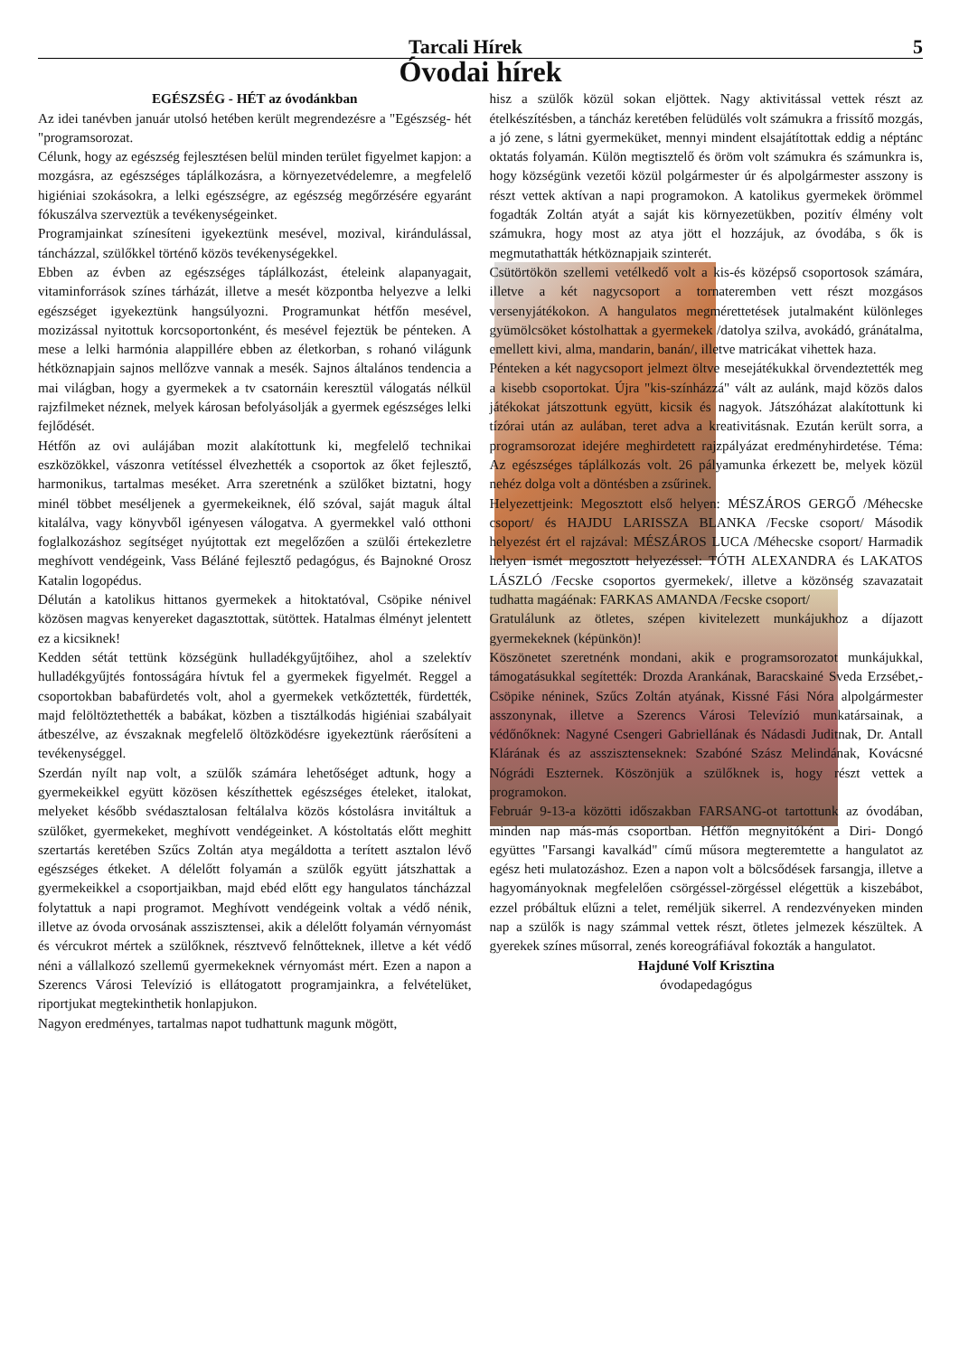Tarcali Hírek 5
Óvodai hírek
EGÉSZSÉG - HÉT az óvodánkban
Az idei tanévben január utolsó hetében került megrendezésre a "Egészség- hét "programsorozat.
Célunk, hogy az egészség fejlesztésen belül minden terület figyelmet kapjon: a mozgásra, az egészséges táplálkozásra, a környezetvédelemre, a megfelelő higiéniai szokásokra, a lelki egészségre, az egészség megőrzésére egyaránt fókuszálva szerveztük a tevékenységeinket.
Programjainkat színesíteni igyekeztünk mesével, mozival, kirándulással, táncházzal, szülőkkel történő közös tevékenységekkel.
Ebben az évben az egészséges táplálkozást, ételeink alapanyagait, vitaminforrások színes tárházát, illetve a mesét központba helyezve a lelki egészséget igyekeztünk hangsúlyozni. Programunkat hétfőn mesével, mozizással nyitottuk korcsoportonként, és mesével fejeztük be pénteken. A mese a lelki harmónia alappillére ebben az életkorban, s rohanó világunk hétköznapjain sajnos mellőzve vannak a mesék. Sajnos általános tendencia a mai világban, hogy a gyermekek a tv csatornáin keresztül válogatás nélkül rajzfilmeket néznek, melyek károsan befolyásolják a gyermek egészséges lelki fejlődését.
Hétfőn az ovi aulájában mozit alakítottunk ki, megfelelő technikai eszközökkel, vászonra vetítéssel élvezhették a csoportok az őket fejlesztő, harmonikus, tartalmas meséket. Arra szeretnénk a szülőket biztatni, hogy minél többet meséljenek a gyermekeiknek, élő szóval, saját maguk által kitalálva, vagy könyvből igényesen válogatva. A gyermekkel való otthoni foglalkozáshoz segítséget nyújtottak ezt megelőzően a szülői értekezletre meghívott vendégeink, Vass Béláné fejlesztő pedagógus, és Bajnokné Orosz Katalin logopédus.
Délután a katolikus hittanos gyermekek a hitoktatóval, Csöpike nénivel közösen magvas kenyereket dagasztottak, sütöttek. Hatalmas élményt jelentett ez a kicsiknek!
Kedden sétát tettünk községünk hulladékgyűjtőihez, ahol a szelektív hulladékgyűjtés fontosságára hívtuk fel a gyermekek figyelmét. Reggel a csoportokban babafürdetés volt, ahol a gyermekek vetkőztették, fürdették, majd felöltöztethették a babákat, közben a tisztálkodás higiéniai szabályait átbeszélve, az évszaknak megfelelő öltözködésre igyekeztünk ráerősíteni a tevékenységgel.
Szerdán nyílt nap volt, a szülők számára lehetőséget adtunk, hogy a gyermekeikkel együtt közösen készíthettek egészséges ételeket, italokat, melyeket később svédasztalosan feltálalva közös kóstolásra invitáltuk a szülőket, gyermekeket, meghívott vendégeinket. A kóstoltatás előtt meghitt szertartás keretében Szűcs Zoltán atya megáldotta a terített asztalon lévő egészséges étkeket. A délelőtt folyamán a szülők együtt játszhattak a gyermekeikkel a csoportjaikban, majd ebéd előtt egy hangulatos táncházzal folytattuk a napi programot. Meghívott vendégeink voltak a védő nénik, illetve az óvoda orvosának asszisztensei, akik a délelőtt folyamán vérnyomást és vércukrot mértek a szülőknek, résztvevő felnőtteknek, illetve a két védő néni a vállalkozó szellemű gyermekeknek vérnyomást mért. Ezen a napon a Szerencs Városi Televízió is ellátogatott programjainkra, a felvételüket, riportjukat megtekinthetik honlapjukon.
Nagyon eredményes, tartalmas napot tudhattunk magunk mögött,
hisz a szülők közül sokan eljöttek. Nagy aktivitással vettek részt az ételkészítésben, a táncház keretében felüdülés volt számukra a frissítő mozgás, a jó zene, s látni gyermeküket, mennyi mindent elsajátítottak eddig a néptánc oktatás folyamán. Külön megtisztelő és öröm volt számukra és számunkra is, hogy községünk vezetői közül polgármester úr és alpolgármester asszony is részt vettek aktívan a napi programokon. A katolikus gyermekek örömmel fogadták Zoltán atyát a saját kis környezetükben, pozitív élmény volt számukra, hogy most az atya jött el hozzájuk, az óvodába, s ők is megmutathatták hétköznapjaik szinterét.
Csütörtökön szellemi vetélkedő volt a kis-és középső csoportosok számára, illetve a két nagycsoport a tornateremben vett részt mozgásos versenyjátékokon. A hangulatos megmérettetések jutalmaként különleges gyümölcsöket kóstolhattak a gyermekek /datolya szilva, avokádó, gránátalma, emellett kivi, alma, mandarin, banán/, illetve matricákat vihettek haza.
Pénteken a két nagycsoport jelmezt öltve mesejátékukkal örvendeztették meg a kisebb csoportokat. Újra "kis-színházzá" vált az aulánk, majd közös dalos játékokat játszottunk együtt, kicsik és nagyok. Játszóházat alakítottunk ki tízórai után az aulában, teret adva a kreativitásnak. Ezután került sorra, a programsorozat idejére meghirdetett rajzpályázat eredményhirdetése. Téma: Az egészséges táplálkozás volt. 26 pályamunka érkezett be, melyek közül nehéz dolga volt a döntésben a zsűrinek.
Helyezettjeink: Megosztott első helyen: MÉSZÁROS GERGŐ /Méhecske csoport/ és HAJDU LARISSZA BLANKA /Fecske csoport/ Második helyezést ért el rajzával: MÉSZÁROS LUCA /Méhecske csoport/ Harmadik helyen ismét megosztott helyezéssel: TÓTH ALEXANDRA és LAKATOS LÁSZLÓ /Fecske csoportos gyermekek/, illetve a közönség szavazatait tudhatta magáénak: FARKAS AMANDA /Fecske csoport/
Gratulálunk az ötletes, szépen kivitelezett munkájukhoz a díjazott gyermekeknek (képünkön)!
Köszönetet szeretnénk mondani, akik e programsorozatot munkájukkal, támogatásukkal segítették: Drozda Arankának, Baracskainé Sveda Erzsébet,-Csöpike néninek, Szűcs Zoltán atyának, Kissné Fási Nóra alpolgármester asszonynak, illetve a Szerencs Városi Televízió munkatársainak, a védőnőknek: Nagyné Csengeri Gabriellának és Nádasdi Juditnak, Dr. Antall Klárának és az asszisztenseknek: Szabóné Szász Melindának, Kovácsné Nógrádi Eszternek. Köszönjük a szülőknek is, hogy részt vettek a programokon.
Február 9-13-a közötti időszakban FARSANG-ot tartottunk az óvodában, minden nap más-más csoportban. Hétfőn megnyitóként a Diri- Dongó együttes "Farsangi kavalkád" című műsora megteremtette a hangulatot az egész heti mulatozáshoz. Ezen a napon volt a bölcsődések farsangja, illetve a hagyományoknak megfelelően csörgéssel-zörgéssel elégettük a kiszebábot, ezzel próbáltuk elűzni a telet, reméljük sikerrel. A rendezvényeken minden nap a szülők is nagy számmal vettek részt, ötletes jelmezek készültek. A gyerekek színes műsorral, zenés koreográfiával fokozták a hangulatot.
Hajduné Volf Krisztina
óvodapedagógus